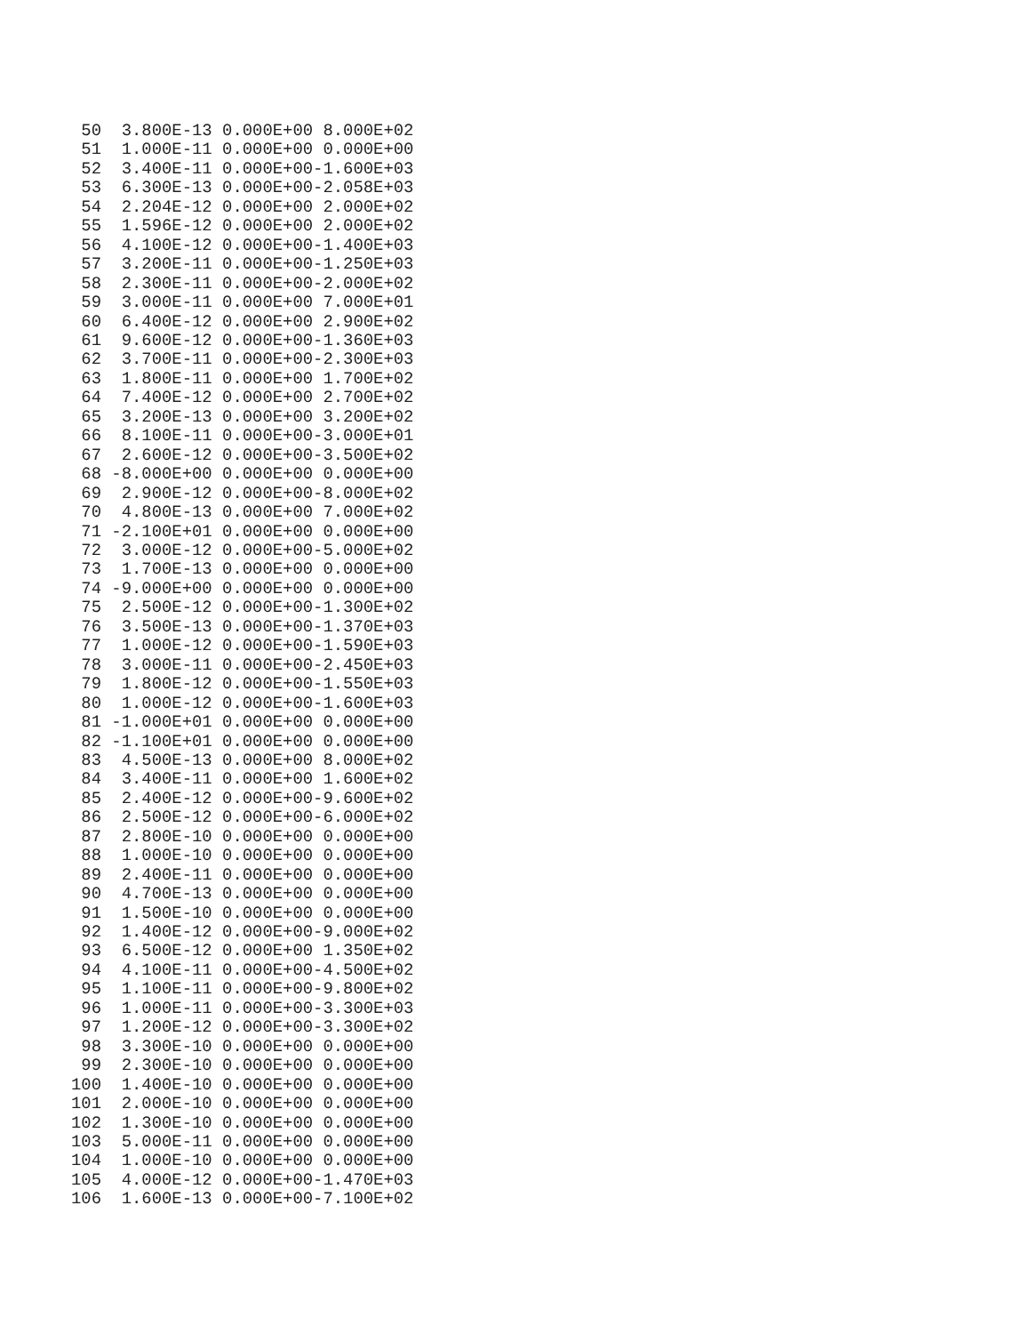50  3.800E-13 0.000E+00 8.000E+02
 51  1.000E-11 0.000E+00 0.000E+00
 52  3.400E-11 0.000E+00-1.600E+03
 53  6.300E-13 0.000E+00-2.058E+03
 54  2.204E-12 0.000E+00 2.000E+02
 55  1.596E-12 0.000E+00 2.000E+02
 56  4.100E-12 0.000E+00-1.400E+03
 57  3.200E-11 0.000E+00-1.250E+03
 58  2.300E-11 0.000E+00-2.000E+02
 59  3.000E-11 0.000E+00 7.000E+01
 60  6.400E-12 0.000E+00 2.900E+02
 61  9.600E-12 0.000E+00-1.360E+03
 62  3.700E-11 0.000E+00-2.300E+03
 63  1.800E-11 0.000E+00 1.700E+02
 64  7.400E-12 0.000E+00 2.700E+02
 65  3.200E-13 0.000E+00 3.200E+02
 66  8.100E-11 0.000E+00-3.000E+01
 67  2.600E-12 0.000E+00-3.500E+02
 68 -8.000E+00 0.000E+00 0.000E+00
 69  2.900E-12 0.000E+00-8.000E+02
 70  4.800E-13 0.000E+00 7.000E+02
 71 -2.100E+01 0.000E+00 0.000E+00
 72  3.000E-12 0.000E+00-5.000E+02
 73  1.700E-13 0.000E+00 0.000E+00
 74 -9.000E+00 0.000E+00 0.000E+00
 75  2.500E-12 0.000E+00-1.300E+02
 76  3.500E-13 0.000E+00-1.370E+03
 77  1.000E-12 0.000E+00-1.590E+03
 78  3.000E-11 0.000E+00-2.450E+03
 79  1.800E-12 0.000E+00-1.550E+03
 80  1.000E-12 0.000E+00-1.600E+03
 81 -1.000E+01 0.000E+00 0.000E+00
 82 -1.100E+01 0.000E+00 0.000E+00
 83  4.500E-13 0.000E+00 8.000E+02
 84  3.400E-11 0.000E+00 1.600E+02
 85  2.400E-12 0.000E+00-9.600E+02
 86  2.500E-12 0.000E+00-6.000E+02
 87  2.800E-10 0.000E+00 0.000E+00
 88  1.000E-10 0.000E+00 0.000E+00
 89  2.400E-11 0.000E+00 0.000E+00
 90  4.700E-13 0.000E+00 0.000E+00
 91  1.500E-10 0.000E+00 0.000E+00
 92  1.400E-12 0.000E+00-9.000E+02
 93  6.500E-12 0.000E+00 1.350E+02
 94  4.100E-11 0.000E+00-4.500E+02
 95  1.100E-11 0.000E+00-9.800E+02
 96  1.000E-11 0.000E+00-3.300E+03
 97  1.200E-12 0.000E+00-3.300E+02
 98  3.300E-10 0.000E+00 0.000E+00
 99  2.300E-10 0.000E+00 0.000E+00
100  1.400E-10 0.000E+00 0.000E+00
101  2.000E-10 0.000E+00 0.000E+00
102  1.300E-10 0.000E+00 0.000E+00
103  5.000E-11 0.000E+00 0.000E+00
104  1.000E-10 0.000E+00 0.000E+00
105  4.000E-12 0.000E+00-1.470E+03
106  1.600E-13 0.000E+00-7.100E+02